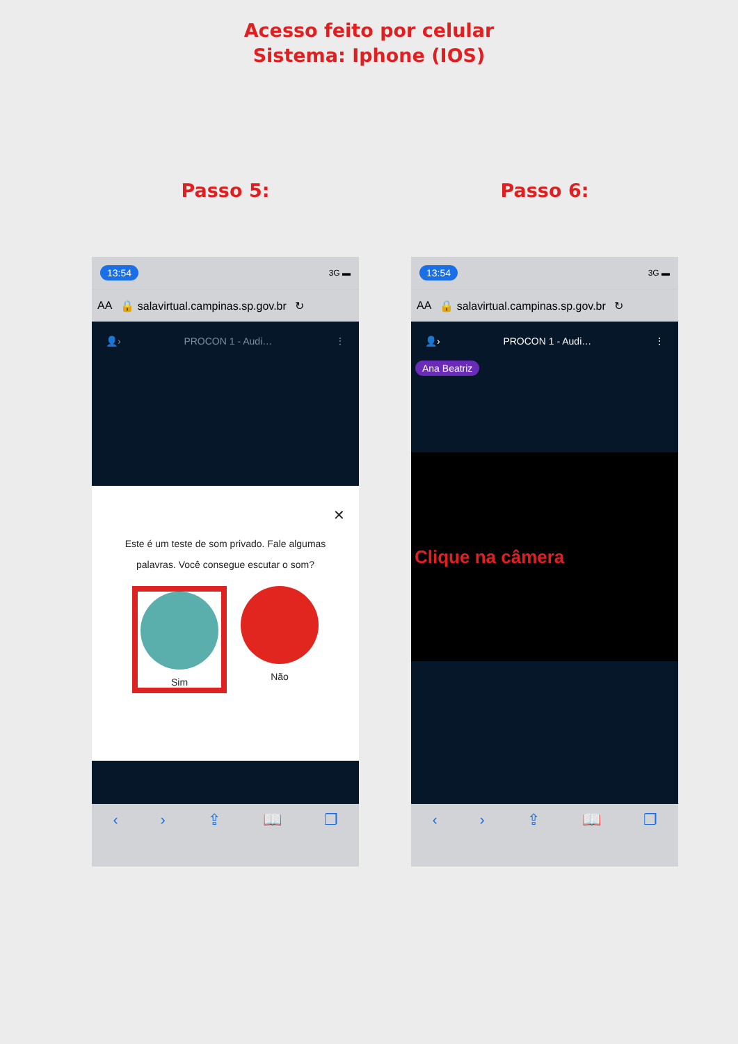Acesso feito por celular
Sistema: Iphone (IOS)
Passo 5:
13:54 3G ▬
AA 🔒 salavirtual.campinas.sp.gov.br ↻
👤› PROCON 1 - Audi… ⋮
✕
Este é um teste de som privado. Fale algumas palavras. Você consegue escutar o som?
Sim Não
‹ › ⇪ 📖 ❐
Passo 6:
13:54 3G ▬
AA 🔒 salavirtual.campinas.sp.gov.br ↻
👤› PROCON 1 - Audi… ⋮
Ana Beatriz
Clique na câmera
‹ › ⇪ 📖 ❐